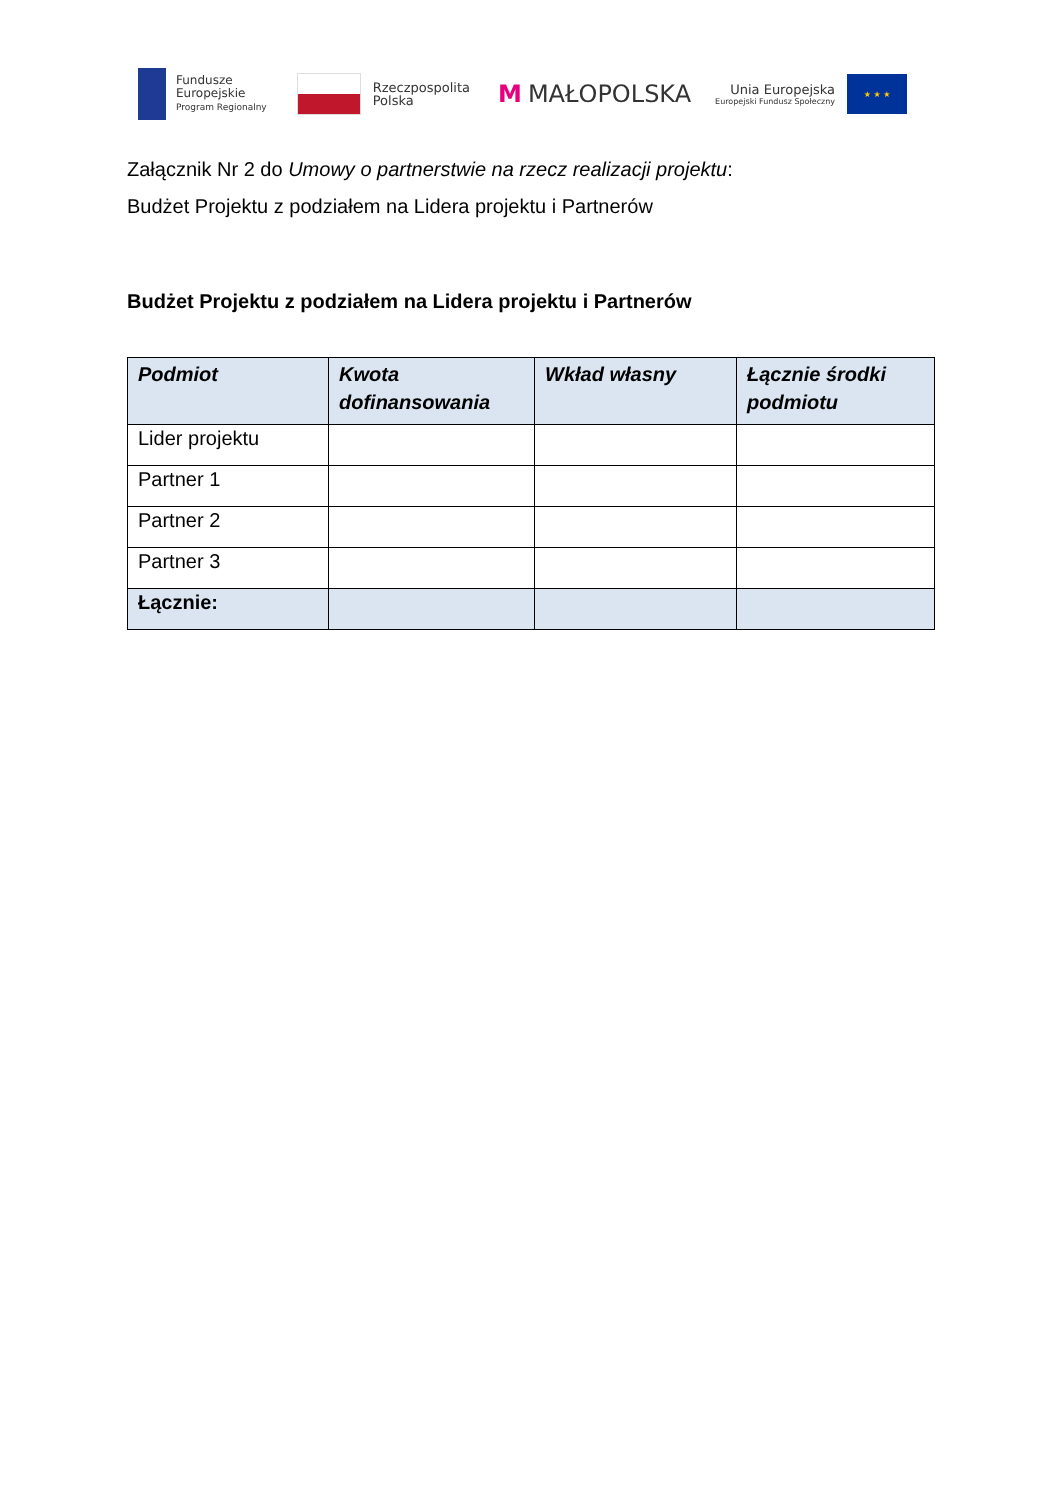Fundusze
Europejskie
Program Regionalny
Rzeczpospolita
Polska
M MAŁOPOLSKA
Unia Europejska
Europejski Fundusz Społeczny
★ ★ ★
Załącznik Nr 2 do Umowy o partnerstwie na rzecz realizacji projektu:
Budżet Projektu z podziałem na Lidera projektu i Partnerów
Budżet Projektu z podziałem na Lidera projektu i Partnerów
| Podmiot | Kwota dofinansowania | Wkład własny | Łącznie środki podmiotu |
| --- | --- | --- | --- |
| Lider projektu | | | |
| Partner 1 | | | |
| Partner 2 | | | |
| Partner 3 | | | |
| Łącznie: | | | |